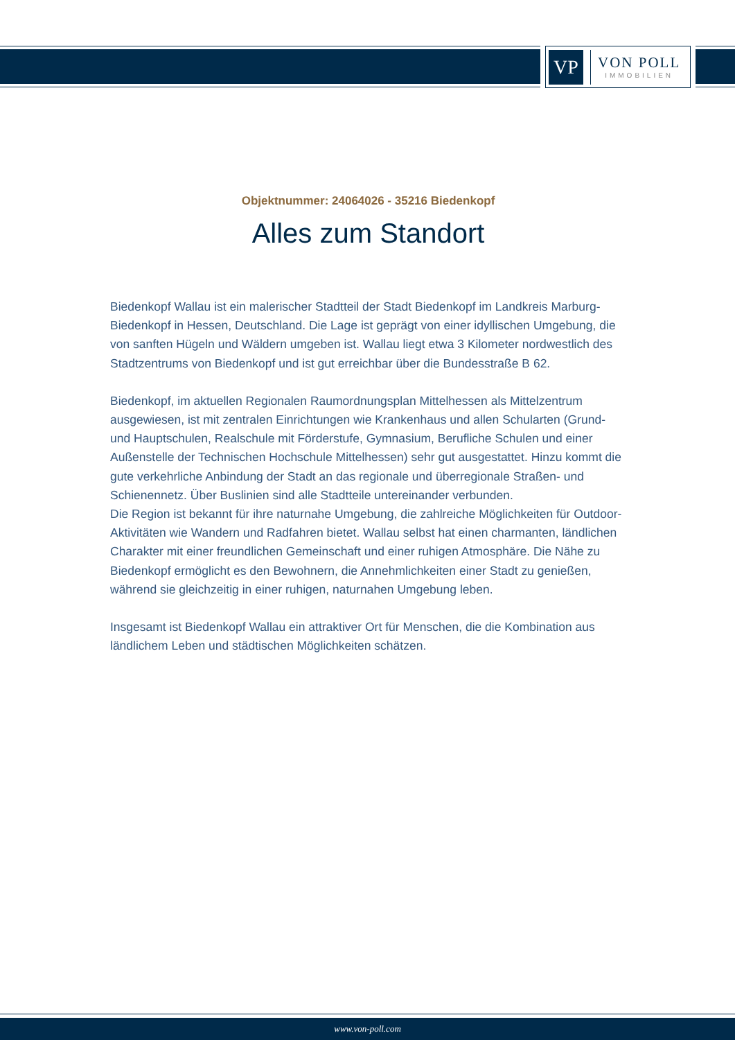VP
VON POLL
IMMOBILIEN
Objektnummer: 24064026 - 35216 Biedenkopf
Alles zum Standort
Biedenkopf Wallau ist ein malerischer Stadtteil der Stadt Biedenkopf im Landkreis Marburg-Biedenkopf in Hessen, Deutschland. Die Lage ist geprägt von einer idyllischen Umgebung, die von sanften Hügeln und Wäldern umgeben ist. Wallau liegt etwa 3 Kilometer nordwestlich des Stadtzentrums von Biedenkopf und ist gut erreichbar über die Bundesstraße B 62.
Biedenkopf, im aktuellen Regionalen Raumordnungsplan Mittelhessen als Mittelzentrum ausgewiesen, ist mit zentralen Einrichtungen wie Krankenhaus und allen Schularten (Grund- und Hauptschulen, Realschule mit Förderstufe, Gymnasium, Berufliche Schulen und einer Außenstelle der Technischen Hochschule Mittelhessen) sehr gut ausgestattet. Hinzu kommt die gute verkehrliche Anbindung der Stadt an das regionale und überregionale Straßen- und Schienennetz. Über Buslinien sind alle Stadtteile untereinander verbunden.
Die Region ist bekannt für ihre naturnahe Umgebung, die zahlreiche Möglichkeiten für Outdoor-Aktivitäten wie Wandern und Radfahren bietet. Wallau selbst hat einen charmanten, ländlichen Charakter mit einer freundlichen Gemeinschaft und einer ruhigen Atmosphäre. Die Nähe zu Biedenkopf ermöglicht es den Bewohnern, die Annehmlichkeiten einer Stadt zu genießen, während sie gleichzeitig in einer ruhigen, naturnahen Umgebung leben.
Insgesamt ist Biedenkopf Wallau ein attraktiver Ort für Menschen, die die Kombination aus ländlichem Leben und städtischen Möglichkeiten schätzen.
www.von-poll.com